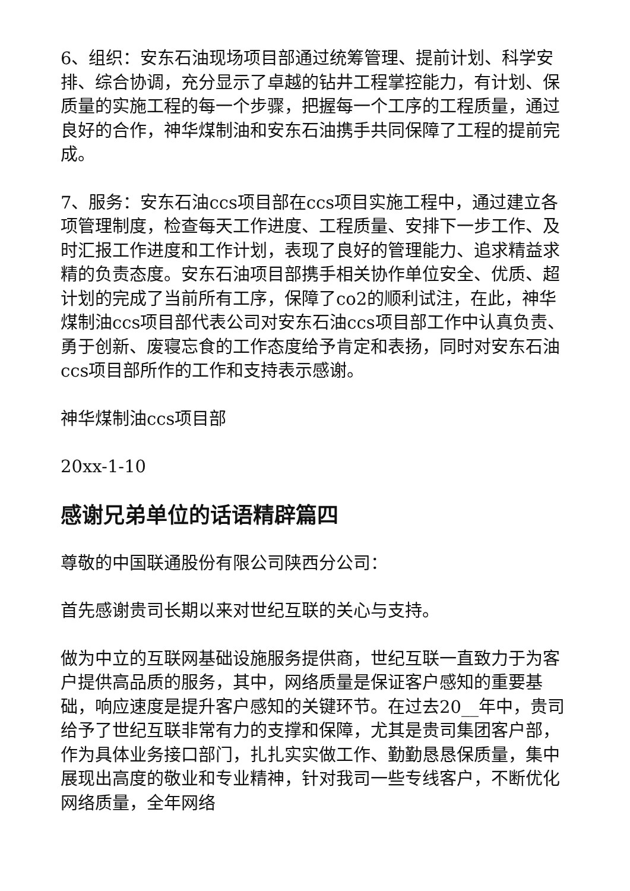6、组织：安东石油现场项目部通过统筹管理、提前计划、科学安排、综合协调，充分显示了卓越的钻井工程掌控能力，有计划、保质量的实施工程的每一个步骤，把握每一个工序的工程质量，通过良好的合作，神华煤制油和安东石油携手共同保障了工程的提前完成。
7、服务：安东石油ccs项目部在ccs项目实施工程中，通过建立各项管理制度，检查每天工作进度、工程质量、安排下一步工作、及时汇报工作进度和工作计划，表现了良好的管理能力、追求精益求精的负责态度。安东石油项目部携手相关协作单位安全、优质、超计划的完成了当前所有工序，保障了co2的顺利试注，在此，神华煤制油ccs项目部代表公司对安东石油ccs项目部工作中认真负责、勇于创新、废寝忘食的工作态度给予肯定和表扬，同时对安东石油ccs项目部所作的工作和支持表示感谢。
神华煤制油ccs项目部
20xx-1-10
感谢兄弟单位的话语精辟篇四
尊敬的中国联通股份有限公司陕西分公司：
首先感谢贵司长期以来对世纪互联的关心与支持。
做为中立的互联网基础设施服务提供商，世纪互联一直致力于为客户提供高品质的服务，其中，网络质量是保证客户感知的重要基础，响应速度是提升客户感知的关键环节。在过去20__年中，贵司给予了世纪互联非常有力的支撑和保障，尤其是贵司集团客户部，作为具体业务接口部门，扎扎实实做工作、勤勤恳恳保质量，集中展现出高度的敬业和专业精神，针对我司一些专线客户，不断优化网络质量，全年网络